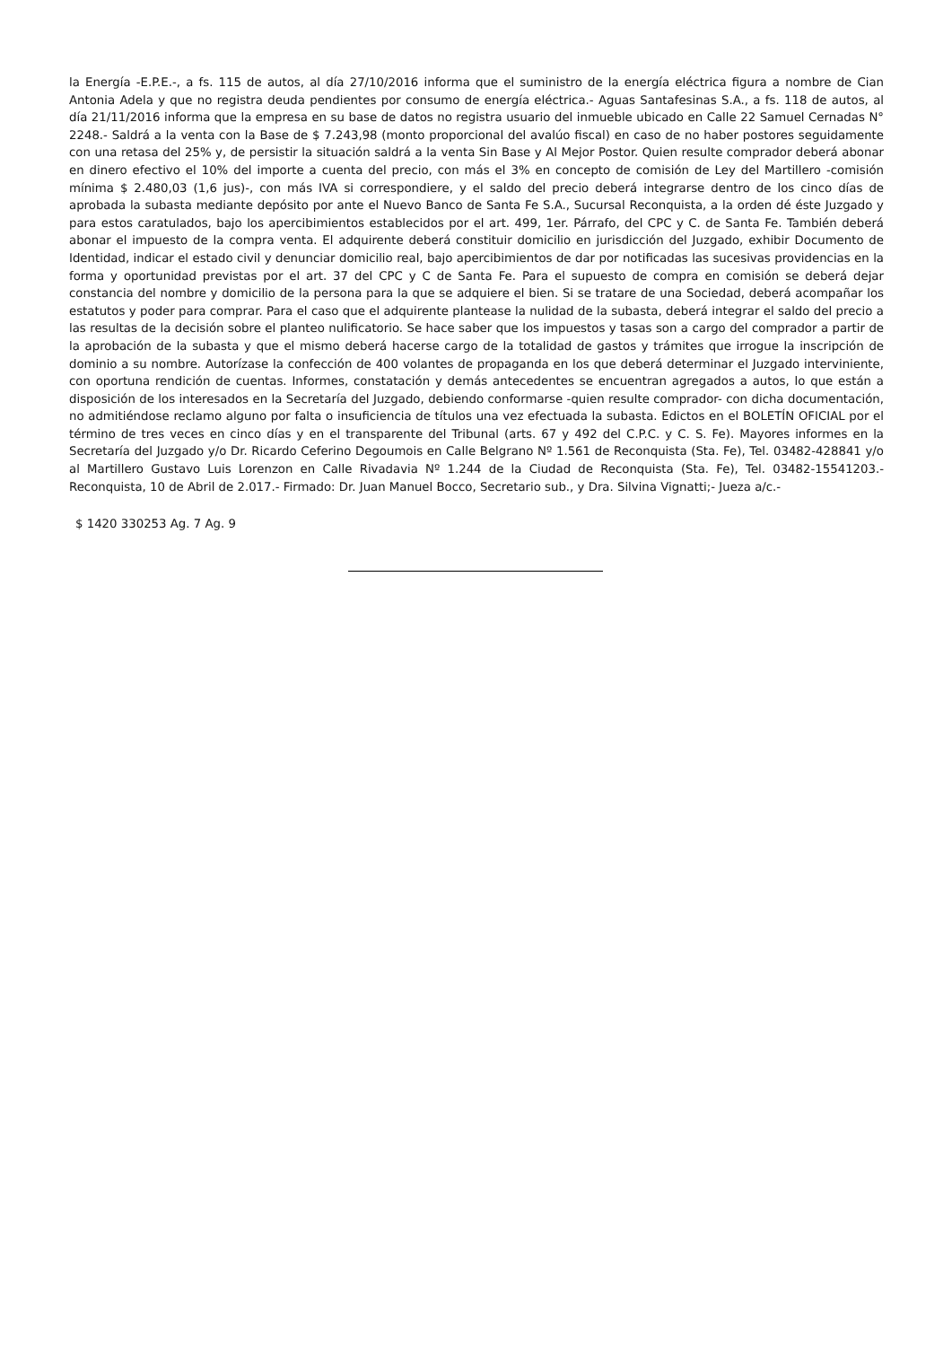la Energía -E.P.E.-, a fs. 115 de autos, al día 27/10/2016 informa que el suministro de la energía eléctrica figura a nombre de Cian Antonia Adela y que no registra deuda pendientes por consumo de energía eléctrica.- Aguas Santafesinas S.A., a fs. 118 de autos, al día 21/11/2016 informa que la empresa en su base de datos no registra usuario del inmueble ubicado en Calle 22 Samuel Cernadas N° 2248.- Saldrá a la venta con la Base de $ 7.243,98 (monto proporcional del avalúo fiscal) en caso de no haber postores seguidamente con una retasa del 25% y, de persistir la situación saldrá a la venta Sin Base y Al Mejor Postor. Quien resulte comprador deberá abonar en dinero efectivo el 10% del importe a cuenta del precio, con más el 3% en concepto de comisión de Ley del Martillero -comisión mínima $ 2.480,03 (1,6 jus)-, con más IVA si correspondiere, y el saldo del precio deberá integrarse dentro de los cinco días de aprobada la subasta mediante depósito por ante el Nuevo Banco de Santa Fe S.A., Sucursal Reconquista, a la orden dé éste Juzgado y para estos caratulados, bajo los apercibimientos establecidos por el art. 499, 1er. Párrafo, del CPC y C. de Santa Fe. También deberá abonar el impuesto de la compra venta. El adquirente deberá constituir domicilio en jurisdicción del Juzgado, exhibir Documento de Identidad, indicar el estado civil y denunciar domicilio real, bajo apercibimientos de dar por notificadas las sucesivas providencias en la forma y oportunidad previstas por el art. 37 del CPC y C de Santa Fe. Para el supuesto de compra en comisión se deberá dejar constancia del nombre y domicilio de la persona para la que se adquiere el bien. Si se tratare de una Sociedad, deberá acompañar los estatutos y poder para comprar. Para el caso que el adquirente plantease la nulidad de la subasta, deberá integrar el saldo del precio a las resultas de la decisión sobre el planteo nulificatorio. Se hace saber que los impuestos y tasas son a cargo del comprador a partir de la aprobación de la subasta y que el mismo deberá hacerse cargo de la totalidad de gastos y trámites que irrogue la inscripción de dominio a su nombre. Autorízase la confección de 400 volantes de propaganda en los que deberá determinar el Juzgado interviniente, con oportuna rendición de cuentas. Informes, constatación y demás antecedentes se encuentran agregados a autos, lo que están a disposición de los interesados en la Secretaría del Juzgado, debiendo conformarse -quien resulte comprador- con dicha documentación, no admitiéndose reclamo alguno por falta o insuficiencia de títulos una vez efectuada la subasta. Edictos en el BOLETÍN OFICIAL por el término de tres veces en cinco días y en el transparente del Tribunal (arts. 67 y 492 del C.P.C. y C. S. Fe). Mayores informes en la Secretaría del Juzgado y/o Dr. Ricardo Ceferino Degoumois en Calle Belgrano Nº 1.561 de Reconquista (Sta. Fe), Tel. 03482-428841 y/o al Martillero Gustavo Luis Lorenzon en Calle Rivadavia Nº 1.244 de la Ciudad de Reconquista (Sta. Fe), Tel. 03482-15541203.- Reconquista, 10 de Abril de 2.017.- Firmado: Dr. Juan Manuel Bocco, Secretario sub., y Dra. Silvina Vignatti;- Jueza a/c.-
$ 1420 330253 Ag. 7 Ag. 9